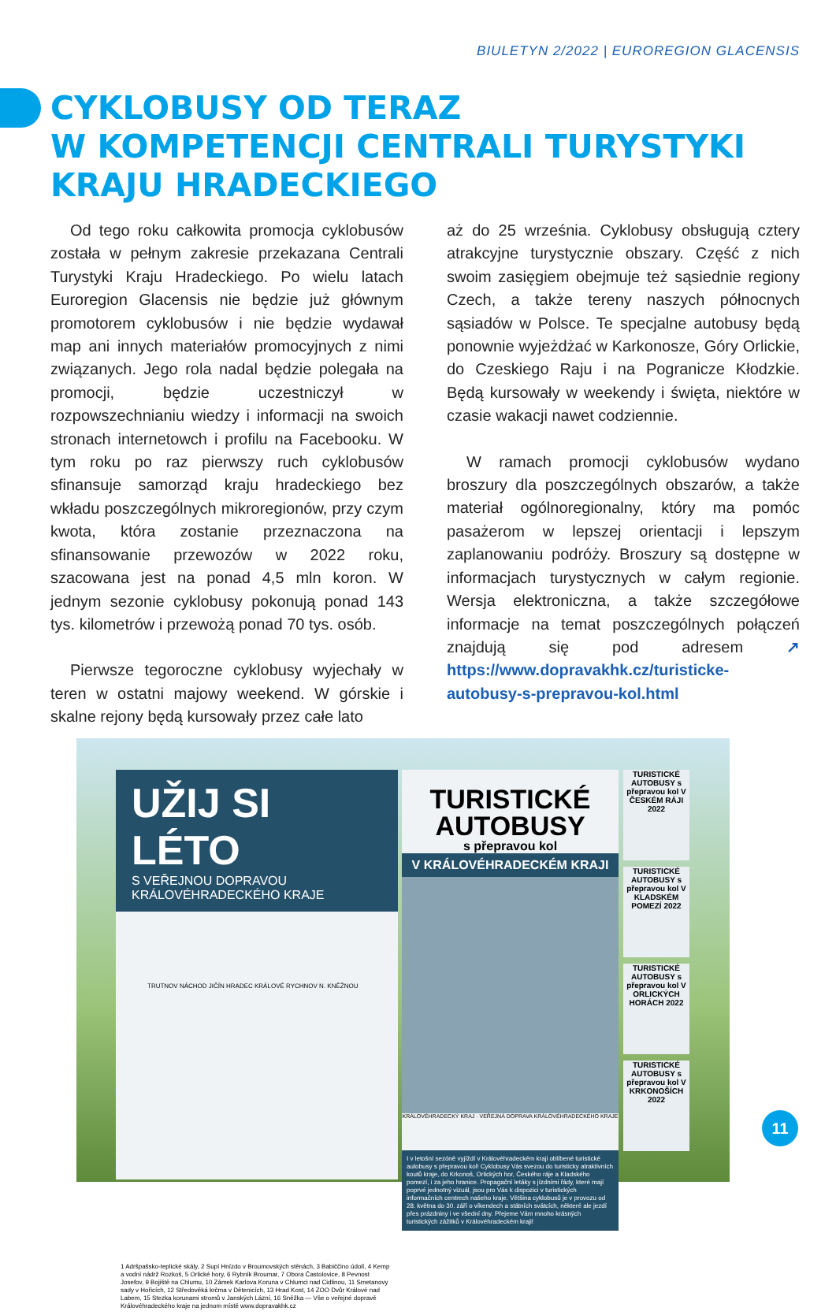BIULETYN 2/2022 | EUROREGION GLACENSIS
CYKLOBUSY OD TERAZ
W KOMPETENCJI CENTRALI TURYSTYKI
KRAJU HRADECKIEGO
Od tego roku całkowita promocja cyklobusów została w pełnym zakresie przekazana Centrali Turystyki Kraju Hradeckiego. Po wielu latach Euroregion Glacensis nie będzie już głównym promotorem cyklobusów i nie będzie wydawał map ani innych materiałów promocyjnych z nimi związanych. Jego rola nadal będzie polegała na promocji, będzie uczestniczył w rozpowszechnianiu wiedzy i informacji na swoich stronach internetowch i profilu na Facebooku. W tym roku po raz pierwszy ruch cyklobusów sfinansuje samorząd kraju hradeckiego bez wkładu poszczególnych mikroregionów, przy czym kwota, która zostanie przeznaczona na sfinansowanie przewozów w 2022 roku, szacowana jest na ponad 4,5 mln koron. W jednym sezonie cyklobusy pokonują ponad 143 tys. kilometrów i przewożą ponad 70 tys. osób.
Pierwsze tegoroczne cyklobusy wyjechały w teren w ostatni majowy weekend. W górskie i skalne rejony będą kursowały przez całe lato
aż do 25 września. Cyklobusy obsługują cztery atrakcyjne turystycznie obszary. Część z nich swoim zasięgiem obejmuje też sąsiednie regiony Czech, a także tereny naszych północnych sąsiadów w Polsce. Te specjalne autobusy będą ponownie wyjeżdżać w Karkonosze, Góry Orlickie, do Czeskiego Raju i na Pogranicze Kłodzkie. Będą kursowały w weekendy i święta, niektóre w czasie wakacji nawet codziennie.
W ramach promocji cyklobusów wydano broszury dla poszczególnych obszarów, a także materiał ogólnoregionalny, który ma pomóc pasażerom w lepszej orientacji i lepszym zaplanowaniu podróży. Broszury są dostępne w informacjach turystycznych w całym regionie. Wersja elektroniczna, a także szczegółowe informacje na temat poszczególnych połączeń znajdują się pod adresem ↗ https://www.dopravakhk.cz/turisticke-autobusy-s-prepravou-kol.html
UŽIJ SI LÉTO
S VEŘEJNOU DOPRAVOU KRÁLOVÉHRADECKÉHO KRAJE
TRUTNOV NÁCHOD JIČÍN HRADEC KRÁLOVÉ RYCHNOV N. KNĚŽNOU
1 Adršpašsko-teplické skály, 2 Supí Hnízdo v Broumovských stěnách, 3 Babiččino údolí, 4 Kemp a vodní nádrž Rozkoš, 5 Orlické hory, 6 Rybník Broumar, 7 Obora Častolovice, 8 Pevnost Josefov, 9 Bojiště na Chlumu, 10 Zámek Karlova Koruna v Chlumci nad Cidlinou, 11 Smetanovy sady v Hořicích, 12 Středověká krčma v Dětenicích, 13 Hrad Kost, 14 ZOO Dvůr Králové nad Labem, 15 Stezka korunami stromů v Janských Lázní, 16 Sněžka — Vše o veřejné dopravě Královéhradeckého kraje na jednom místě www.dopravakhk.cz
TURISTICKÉ
AUTOBUSY
s přepravou kol
V KRÁLOVÉHRADECKÉM KRAJI
KRÁLOVÉHRADECKÝ KRAJ · VEŘEJNÁ DOPRAVA KRÁLOVÉHRADECKÉHO KRAJE
I v letošní sezóně vyjíždí v Královéhradeckém kraji oblíbené turistické autobusy s přepravou kol! Cyklobusy Vás svezou do turisticky atraktivních koutů kraje, do Krkonoš, Orlických hor, Českého ráje a Kladského pomezí, i za jeho hranice. Propagační letáky s jízdními řády, které mají poprvé jednotný vizuál, jsou pro Vás k dispozici v turistických informačních centrech našeho kraje. Většina cyklobusů je v provozu od 28. května do 30. září o víkendech a státních svátcích, některé ale jezdí přes prázdniny i ve všední dny. Přejeme Vám mnoho krásných turistických zážitků v Královéhradeckém kraji!
TURISTICKÉ AUTOBUSY s přepravou kol V ČESKÉM RÁJI 2022
TURISTICKÉ AUTOBUSY s přepravou kol V KLADSKÉM POMEZÍ 2022
TURISTICKÉ AUTOBUSY s přepravou kol V ORLICKÝCH HORÁCH 2022
TURISTICKÉ AUTOBUSY s přepravou kol V KRKONOŠÍCH 2022
11